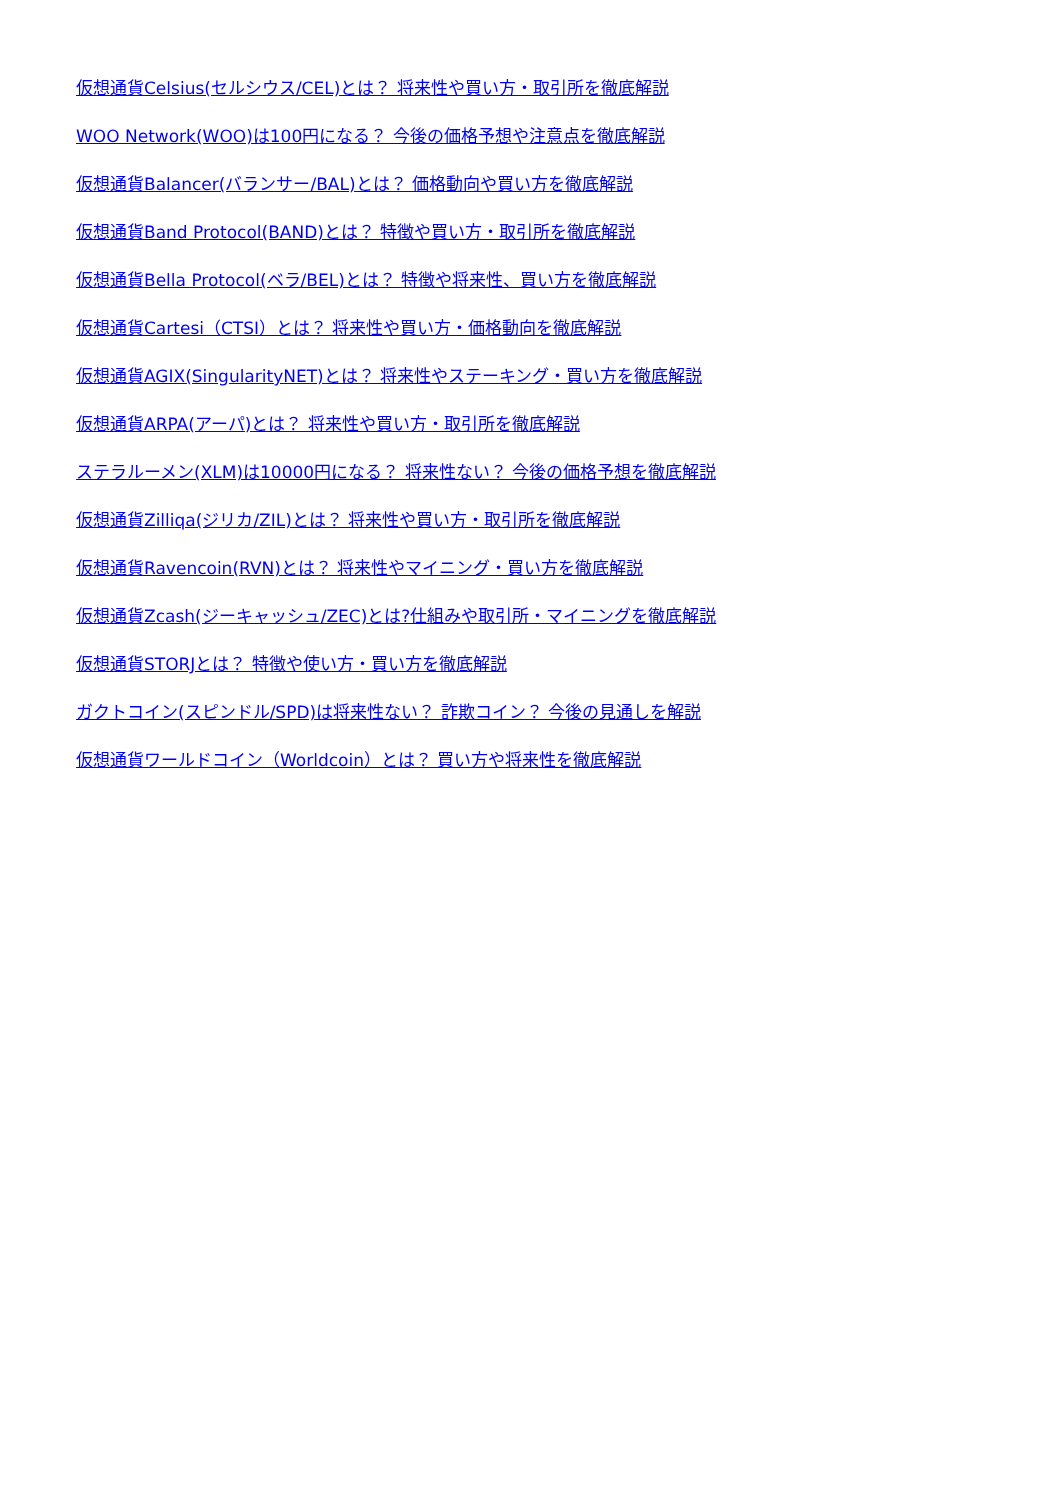仮想通貨Celsius(セルシウス/CEL)とは？ 将来性や買い方・取引所を徹底解説
WOO Network(WOO)は100円になる？ 今後の価格予想や注意点を徹底解説
仮想通貨Balancer(バランサー/BAL)とは？ 価格動向や買い方を徹底解説
仮想通貨Band Protocol(BAND)とは？ 特徴や買い方・取引所を徹底解説
仮想通貨Bella Protocol(ベラ/BEL)とは？ 特徴や将来性、買い方を徹底解説
仮想通貨Cartesi（CTSI）とは？ 将来性や買い方・価格動向を徹底解説
仮想通貨AGIX(SingularityNET)とは？ 将来性やステーキング・買い方を徹底解説
仮想通貨ARPA(アーパ)とは？ 将来性や買い方・取引所を徹底解説
ステラルーメン(XLM)は10000円になる？ 将来性ない？ 今後の価格予想を徹底解説
仮想通貨Zilliqa(ジリカ/ZIL)とは？ 将来性や買い方・取引所を徹底解説
仮想通貨Ravencoin(RVN)とは？ 将来性やマイニング・買い方を徹底解説
仮想通貨Zcash(ジーキャッシュ/ZEC)とは?仕組みや取引所・マイニングを徹底解説
仮想通貨STORJとは？ 特徴や使い方・買い方を徹底解説
ガクトコイン(スピンドル/SPD)は将来性ない？ 詐欺コイン？ 今後の見通しを解説
仮想通貨ワールドコイン（Worldcoin）とは？ 買い方や将来性を徹底解説